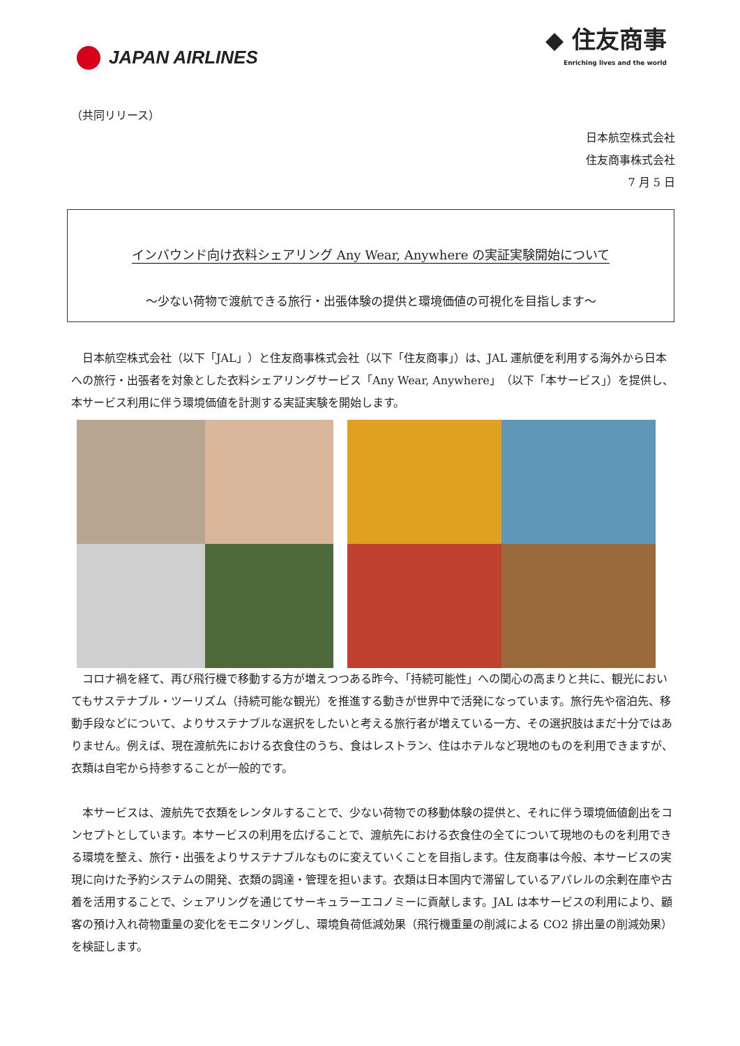JAPAN AIRLINES
◆ 住友商事
Enriching lives and the world
（共同リリース）
日本航空株式会社
住友商事株式会社
7 月 5 日
インバウンド向け衣料シェアリング Any Wear, Anywhere の実証実験開始について
～少ない荷物で渡航できる旅行・出張体験の提供と環境価値の可視化を目指します～
日本航空株式会社（以下「JAL」）と住友商事株式会社（以下「住友商事」）は、JAL 運航便を利用する海外から日本への旅行・出張者を対象とした衣料シェアリングサービス「Any Wear, Anywhere」（以下「本サービス」）を提供し、本サービス利用に伴う環境価値を計測する実証実験を開始します。
コロナ禍を経て、再び飛行機で移動する方が増えつつある昨今、「持続可能性」への関心の高まりと共に、観光においてもサステナブル・ツーリズム（持続可能な観光）を推進する動きが世界中で活発になっています。旅行先や宿泊先、移動手段などについて、よりサステナブルな選択をしたいと考える旅行者が増えている一方、その選択肢はまだ十分ではありません。例えば、現在渡航先における衣食住のうち、食はレストラン、住はホテルなど現地のものを利用できますが、衣類は自宅から持参することが一般的です。
本サービスは、渡航先で衣類をレンタルすることで、少ない荷物での移動体験の提供と、それに伴う環境価値創出をコンセプトとしています。本サービスの利用を広げることで、渡航先における衣食住の全てについて現地のものを利用できる環境を整え、旅行・出張をよりサステナブルなものに変えていくことを目指します。住友商事は今般、本サービスの実現に向けた予約システムの開発、衣類の調達・管理を担います。衣類は日本国内で滞留しているアパレルの余剰在庫や古着を活用することで、シェアリングを通じてサーキュラーエコノミーに貢献します。JAL は本サービスの利用により、顧客の預け入れ荷物重量の変化をモニタリングし、環境負荷低減効果（飛行機重量の削減による CO2 排出量の削減効果）を検証します。